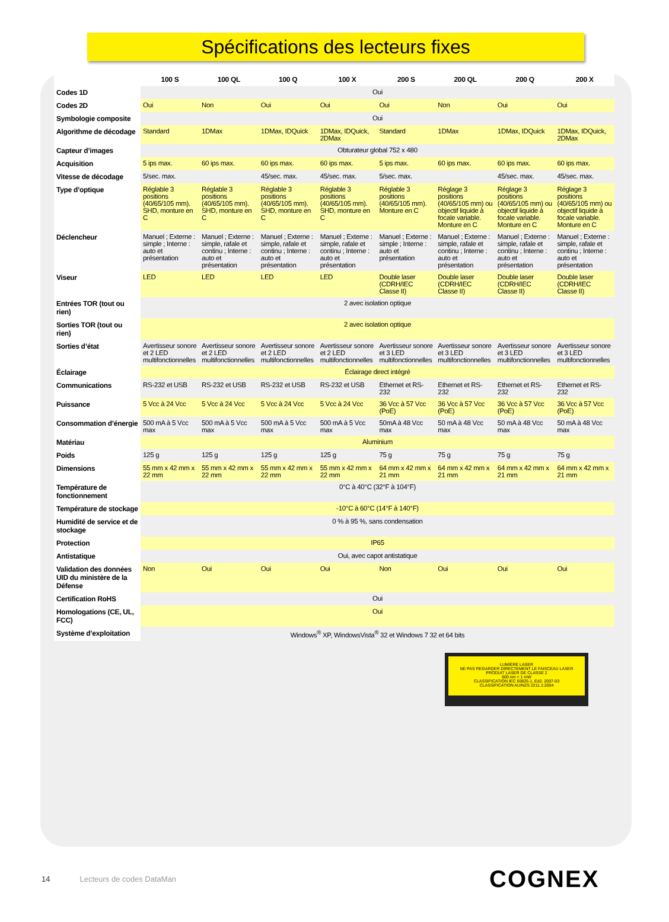Spécifications des lecteurs fixes
| | 100 S | 100 QL | 100 Q | 100 X | 200 S | 200 QL | 200 Q | 200 X |
| --- | --- | --- | --- | --- | --- | --- | --- | --- |
| Codes 1D | Oui | | | | | | | |
| Codes 2D | Oui | Non | Oui | Oui | Oui | Non | Oui | Oui |
| Symbologie composite | Oui | | | | | | | |
| Algorithme de décodage | Standard | 1DMax | 1DMax, IDQuick | 1DMax, IDQuick, 2DMax | Standard | 1DMax | 1DMax, IDQuick | 1DMax, IDQuick, 2DMax |
| Capteur d’images | Obturateur global 752 x 480 | | | | | | | |
| Acquisition | 5 ips max. | 60 ips max. | 60 ips max. | 60 ips max. | 5 ips max. | 60 ips max. | 60 ips max. | 60 ips max. |
| Vitesse de décodage | 5/sec. max. | | 45/sec. max. | 45/sec. max. | 5/sec. max. | | 45/sec. max. | 45/sec. max. |
| Type d’optique | Réglable 3 positions (40/65/105 mm). SHD, monture en C | Réglable 3 positions (40/65/105 mm). SHD, monture en C | Réglable 3 positions (40/65/105 mm). SHD, monture en C | Réglable 3 positions (40/65/105 mm). SHD, monture en C | Réglable 3 positions (40/65/105 mm). Monture en C | Réglage 3 positions (40/65/105 mm) ou objectif liquide à focale variable. Monture en C | Réglage 3 positions (40/65/105 mm) ou objectif liquide à focale variable. Monture en C | Réglage 3 positions (40/65/105 mm) ou objectif liquide à focale variable. Monture en C |
| Déclencheur | Manuel ; Externe : simple ; Interne : auto et présentation | Manuel ; Externe : simple, rafale et continu ; Interne : auto et présentation | Manuel ; Externe : simple, rafale et continu ; Interne : auto et présentation | Manuel ; Externe : simple, rafale et continu ; Interne : auto et présentation | Manuel ; Externe : simple ; Interne : auto et présentation | Manuel ; Externe : simple, rafale et continu ; Interne : auto et présentation | Manuel ; Externe : simple, rafale et continu ; Interne : auto et présentation | Manuel ; Externe : simple, rafale et continu ; Interne : auto et présentation |
| Viseur | LED | LED | LED | LED | Double laser (CDRH/IEC Classe II) | Double laser (CDRH/IEC Classe II) | Double laser (CDRH/IEC Classe II) | Double laser (CDRH/IEC Classe II) |
| Entrées TOR (tout ou rien) | 2 avec isolation optique | | | | | | | |
| Sorties TOR (tout ou rien) | 2 avec isolation optique | | | | | | | |
| Sorties d’état | Avertisseur sonore et 2 LED multifonctionnelles | Avertisseur sonore et 2 LED multifonctionnelles | Avertisseur sonore et 2 LED multifonctionnelles | Avertisseur sonore et 2 LED multifonctionnelles | Avertisseur sonore et 3 LED multifonctionnelles | Avertisseur sonore et 3 LED multifonctionnelles | Avertisseur sonore et 3 LED multifonctionnelles | Avertisseur sonore et 3 LED multifonctionnelles |
| Éclairage | Éclairage direct intégré | | | | | | | |
| Communications | RS-232 et USB | RS-232 et USB | RS-232 et USB | RS-232 et USB | Ethernet et RS-232 | Ethernet et RS-232 | Ethernet et RS-232 | Ethernet et RS-232 |
| Puissance | 5 Vcc à 24 Vcc | 5 Vcc à 24 Vcc | 5 Vcc à 24 Vcc | 5 Vcc à 24 Vcc | 36 Vcc à 57 Vcc (PoE) | 36 Vcc à 57 Vcc (PoE) | 36 Vcc à 57 Vcc (PoE) | 36 Vcc à 57 Vcc (PoE) |
| Consommation d’énergie | 500 mA à 5 Vcc max | 500 mA à 5 Vcc max | 500 mA à 5 Vcc max | 500 mA à 5 Vcc max | 50mA à 48 Vcc max | 50 mA à 48 Vcc max | 50 mA à 48 Vcc max | 50 mA à 48 Vcc max |
| Matériau | Aluminium | | | | | | | |
| Poids | 125 g | 125 g | 125 g | 125 g | 75 g | 75 g | 75 g | 75 g |
| Dimensions | 55 mm x 42 mm x 22 mm | 55 mm x 42 mm x 22 mm | 55 mm x 42 mm x 22 mm | 55 mm x 42 mm x 22 mm | 64 mm x 42 mm x 21 mm | 64 mm x 42 mm x 21 mm | 64 mm x 42 mm x 21 mm | 64 mm x 42 mm x 21 mm |
| Température de fonctionnement | 0°C à 40°C (32°F à 104°F) | | | | | | | |
| Température de stockage | -10°C à 60°C (14°F à 140°F) | | | | | | | |
| Humidité de service et de stockage | 0 % à 95 %, sans condensation | | | | | | | |
| Protection | IP65 | | | | | | | |
| Antistatique | Oui, avec capot antistatique | | | | | | | |
| Validation des données UID du ministère de la Défense | Non | Oui | Oui | Oui | Non | Oui | Oui | Oui |
| Certification RoHS | Oui | | | | | | | |
| Homologations (CE, UL, FCC) | Oui | | | | | | | |
| Système d’exploitation | Windows<sup>®</sup> XP, WindowsVista<sup>®</sup> 32 et Windows 7 32 et 64 bits | | | | | | | |
LUMIÈRE LASER
NE PAS REGARDER DIRECTEMENT LE FAISCEAU LASER
PRODUIT LASER DE CLASSE 2
600 nm < 1 mW
CLASSIFICATION IEC 60825-1, Ed2, 2007-03
CLASSIFICATION AU/NZS 2211.1:2004
14 Lecteurs de codes DataMan COGNEX